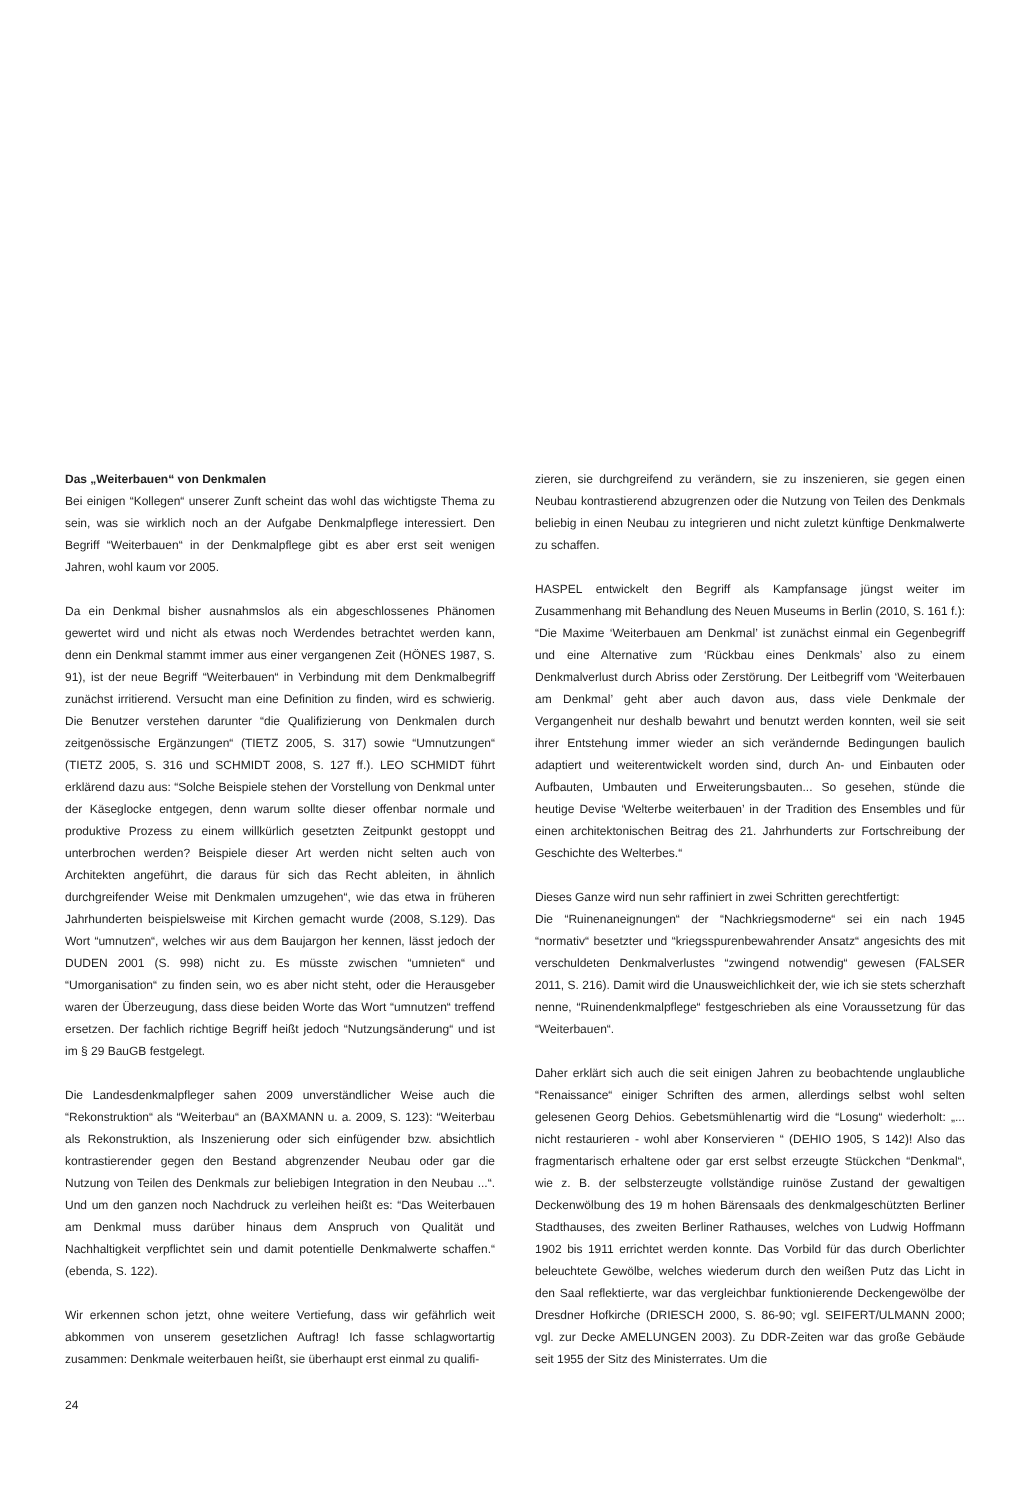Das „Weiterbauen“ von Denkmalen
Bei einigen “Kollegen“ unserer Zunft scheint das wohl das wichtigste Thema zu sein, was sie wirklich noch an der Aufgabe Denkmalpflege interessiert. Den Begriff “Weiterbauen“ in der Denkmalpflege gibt es aber erst seit wenigen Jahren, wohl kaum vor 2005.
Da ein Denkmal bisher ausnahmslos als ein abgeschlossenes Phänomen gewertet wird und nicht als etwas noch Werdendes betrachtet werden kann, denn ein Denkmal stammt immer aus einer vergangenen Zeit (HÖNES 1987, S. 91), ist der neue Begriff “Weiterbauen“ in Verbindung mit dem Denkmalbegriff zunächst irritierend. Versucht man eine Definition zu finden, wird es schwierig. Die Benutzer verstehen darunter “die Qualifizierung von Denkmalen durch zeitgenössische Ergänzungen“ (TIETZ 2005, S. 317) sowie “Umnutzungen“ (TIETZ 2005, S. 316 und SCHMIDT 2008, S. 127 ff.). LEO SCHMIDT führt erklärend dazu aus: “Solche Beispiele stehen der Vorstellung von Denkmal unter der Käseglocke entgegen, denn warum sollte dieser offenbar normale und produktive Prozess zu einem willkürlich gesetzten Zeitpunkt gestoppt und unterbrochen werden? Beispiele dieser Art werden nicht selten auch von Architekten angeführt, die daraus für sich das Recht ableiten, in ähnlich durchgreifender Weise mit Denkmalen umzugehen“, wie das etwa in früheren Jahrhunderten beispielsweise mit Kirchen gemacht wurde (2008, S.129). Das Wort “umnutzen“, welches wir aus dem Baujargon her kennen, lässt jedoch der DUDEN 2001 (S. 998) nicht zu. Es müsste zwischen “umnieten“ und “Umorganisation“ zu finden sein, wo es aber nicht steht, oder die Herausgeber waren der Überzeugung, dass diese beiden Worte das Wort “umnutzen“ treffend ersetzen. Der fachlich richtige Begriff heißt jedoch “Nutzungsänderung“ und ist im § 29 BauGB festgelegt.
Die Landesdenkmalpfleger sahen 2009 unverständlicher Weise auch die “Rekonstruktion“ als “Weiterbau“ an (BAXMANN u. a. 2009, S. 123): “Weiterbau als Rekonstruktion, als Inszenierung oder sich einfügender bzw. absichtlich kontrastierender gegen den Bestand abgrenzender Neubau oder gar die Nutzung von Teilen des Denkmals zur beliebigen Integration in den Neubau ...“. Und um den ganzen noch Nachdruck zu verleihen heißt es: “Das Weiterbauen am Denkmal muss darüber hinaus dem Anspruch von Qualität und Nachhaltigkeit verpflichtet sein und damit potentielle Denkmalwerte schaffen.“ (ebenda, S. 122).
Wir erkennen schon jetzt, ohne weitere Vertiefung, dass wir gefährlich weit abkommen von unserem gesetzlichen Auftrag! Ich fasse schlagwortartig zusammen: Denkmale weiterbauen heißt, sie überhaupt erst einmal zu qualifi-
zieren, sie durchgreifend zu verändern, sie zu inszenieren, sie gegen einen Neubau kontrastierend abzugrenzen oder die Nutzung von Teilen des Denkmals beliebig in einen Neubau zu integrieren und nicht zuletzt künftige Denkmalwerte zu schaffen.
HASPEL entwickelt den Begriff als Kampfansage jüngst weiter im Zusammenhang mit Behandlung des Neuen Museums in Berlin (2010, S. 161 f.): “Die Maxime ‘Weiterbauen am Denkmal’ ist zunächst einmal ein Gegenbegriff und eine Alternative zum ‘Rückbau eines Denkmals’ also zu einem Denkmalverlust durch Abriss oder Zerstörung. Der Leitbegriff vom ‘Weiterbauen am Denkmal’ geht aber auch davon aus, dass viele Denkmale der Vergangenheit nur deshalb bewahrt und benutzt werden konnten, weil sie seit ihrer Entstehung immer wieder an sich verändernde Bedingungen baulich adaptiert und weiterentwickelt worden sind, durch An- und Einbauten oder Aufbauten, Umbauten und Erweiterungsbauten... So gesehen, stünde die heutige Devise ‘Welterbe weiterbauen’ in der Tradition des Ensembles und für einen architektonischen Beitrag des 21. Jahrhunderts zur Fortschreibung der Geschichte des Welterbes.“
Dieses Ganze wird nun sehr raffiniert in zwei Schritten gerechtfertigt:
Die “Ruinenaneignungen“ der “Nachkriegsmoderne“ sei ein nach 1945 “normativ“ besetzter und “kriegsspurenbewahrender Ansatz“ angesichts des mit verschuldeten Denkmalverlustes “zwingend notwendig“ gewesen (FALSER 2011, S. 216). Damit wird die Unausweichlichkeit der, wie ich sie stets scherzhaft nenne, “Ruinendenkmalpflege“ festgeschrieben als eine Voraussetzung für das “Weiterbauen“.
Daher erklärt sich auch die seit einigen Jahren zu beobachtende unglaubliche “Renaissance“ einiger Schriften des armen, allerdings selbst wohl selten gelesenen Georg Dehios. Gebetsmühlenartig wird die “Losung“ wiederholt: „... nicht restaurieren - wohl aber Konservieren “ (DEHIO 1905, S 142)! Also das fragmentarisch erhaltene oder gar erst selbst erzeugte Stückchen “Denkmal“, wie z. B. der selbsterzeugte vollständige ruinöse Zustand der gewaltigen Deckenwölbung des 19 m hohen Bärensaals des denkmalgeschützten Berliner Stadthauses, des zweiten Berliner Rathauses, welches von Ludwig Hoffmann 1902 bis 1911 errichtet werden konnte. Das Vorbild für das durch Oberlichter beleuchtete Gewölbe, welches wiederum durch den weißen Putz das Licht in den Saal reflektierte, war das vergleichbar funktionierende Deckengewölbe der Dresdner Hofkirche (DRIESCH 2000, S. 86-90; vgl. SEIFERT/ULMANN 2000; vgl. zur Decke AMELUNGEN 2003). Zu DDR-Zeiten war das große Gebäude seit 1955 der Sitz des Ministerrates. Um die
24